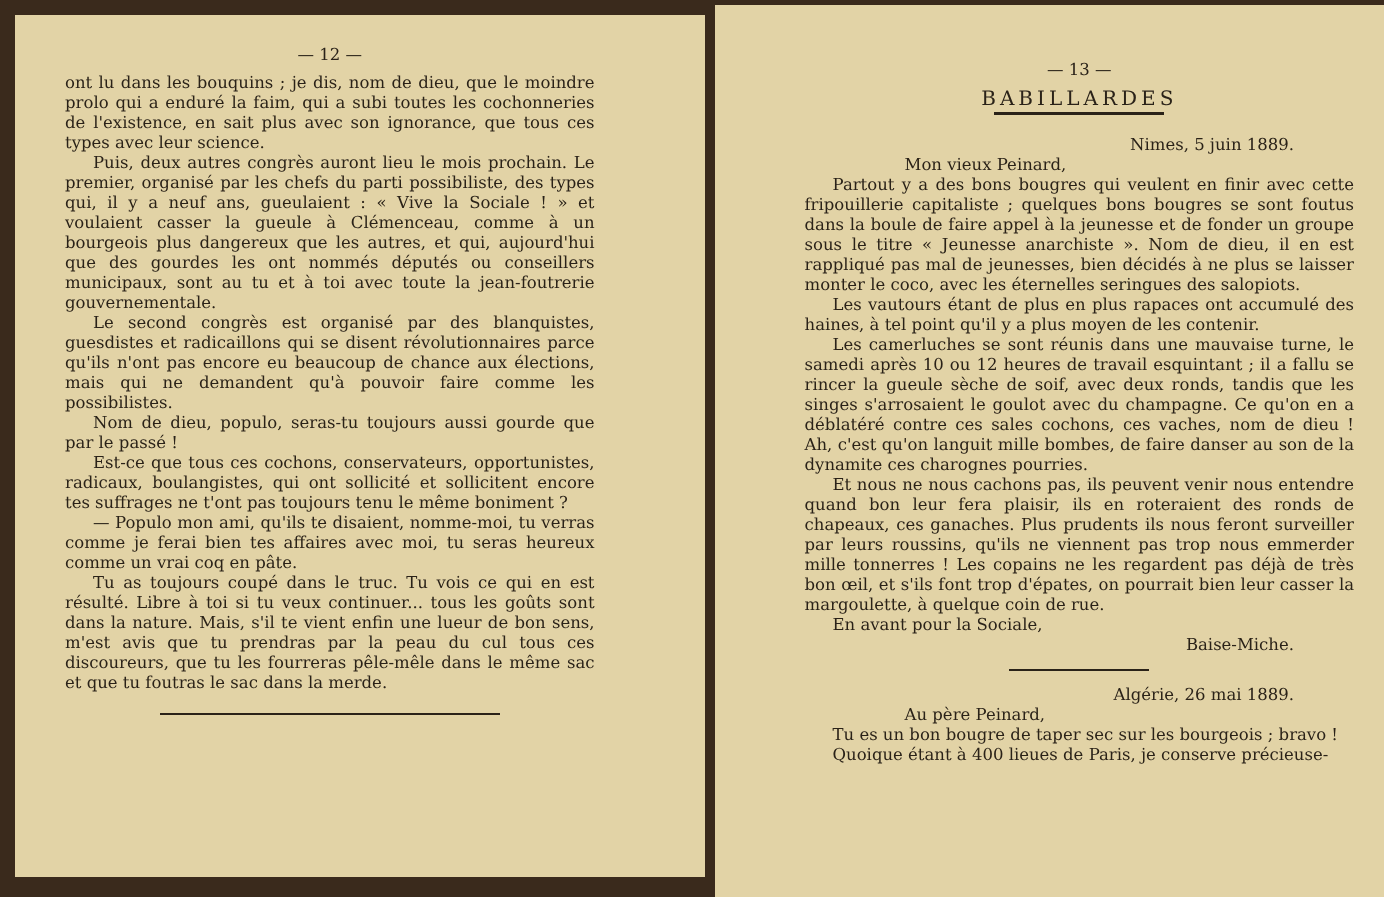— 12 —
ont lu dans les bouquins ; je dis, nom de dieu, que le moindre prolo qui a enduré la faim, qui a subi toutes les cochonneries de l'existence, en sait plus avec son ignorance, que tous ces types avec leur science.
Puis, deux autres congrès auront lieu le mois prochain. Le premier, organisé par les chefs du parti possibiliste, des types qui, il y a neuf ans, gueulaient : « Vive la Sociale ! » et voulaient casser la gueule à Clémenceau, comme à un bourgeois plus dangereux que les autres, et qui, aujourd'hui que des gourdes les ont nommés députés ou conseillers municipaux, sont au tu et à toi avec toute la jean-foutrerie gouvernementale.
Le second congrès est organisé par des blanquistes, guesdistes et radicaillons qui se disent révolutionnaires parce qu'ils n'ont pas encore eu beaucoup de chance aux élections, mais qui ne demandent qu'à pouvoir faire comme les possibilistes.
Nom de dieu, populo, seras-tu toujours aussi gourde que par le passé !
Est-ce que tous ces cochons, conservateurs, opportunistes, radicaux, boulangistes, qui ont sollicité et sollicitent encore tes suffrages ne t'ont pas toujours tenu le même boniment ?
— Populo mon ami, qu'ils te disaient, nomme-moi, tu verras comme je ferai bien tes affaires avec moi, tu seras heureux comme un vrai coq en pâte.
Tu as toujours coupé dans le truc. Tu vois ce qui en est résulté. Libre à toi si tu veux continuer... tous les goûts sont dans la nature. Mais, s'il te vient enfin une lueur de bon sens, m'est avis que tu prendras par la peau du cul tous ces discoureurs, que tu les fourreras pêle-mêle dans le même sac et que tu foutras le sac dans la merde.
— 13 —
BABILLARDES
Nimes, 5 juin 1889.
Mon vieux Peinard,
Partout y a des bons bougres qui veulent en finir avec cette fripouillerie capitaliste ; quelques bons bougres se sont foutus dans la boule de faire appel à la jeunesse et de fonder un groupe sous le titre « Jeunesse anarchiste ». Nom de dieu, il en est rappliqué pas mal de jeunesses, bien décidés à ne plus se laisser monter le coco, avec les éternelles seringues des salopiots.
Les vautours étant de plus en plus rapaces ont accumulé des haines, à tel point qu'il y a plus moyen de les contenir.
Les camerluches se sont réunis dans une mauvaise turne, le samedi après 10 ou 12 heures de travail esquintant ; il a fallu se rincer la gueule sèche de soif, avec deux ronds, tandis que les singes s'arrosaient le goulot avec du champagne. Ce qu'on en a déblatéré contre ces sales cochons, ces vaches, nom de dieu ! Ah, c'est qu'on languit mille bombes, de faire danser au son de la dynamite ces charognes pourries.
Et nous ne nous cachons pas, ils peuvent venir nous entendre quand bon leur fera plaisir, ils en roteraient des ronds de chapeaux, ces ganaches. Plus prudents ils nous feront surveiller par leurs roussins, qu'ils ne viennent pas trop nous emmerder mille tonnerres ! Les copains ne les regardent pas déjà de très bon œil, et s'ils font trop d'épates, on pourrait bien leur casser la margoulette, à quelque coin de rue.
En avant pour la Sociale,
Baise-Miche.
Algérie, 26 mai 1889.
Au père Peinard,
Tu es un bon bougre de taper sec sur les bourgeois ; bravo !
Quoique étant à 400 lieues de Paris, je conserve précieuse-